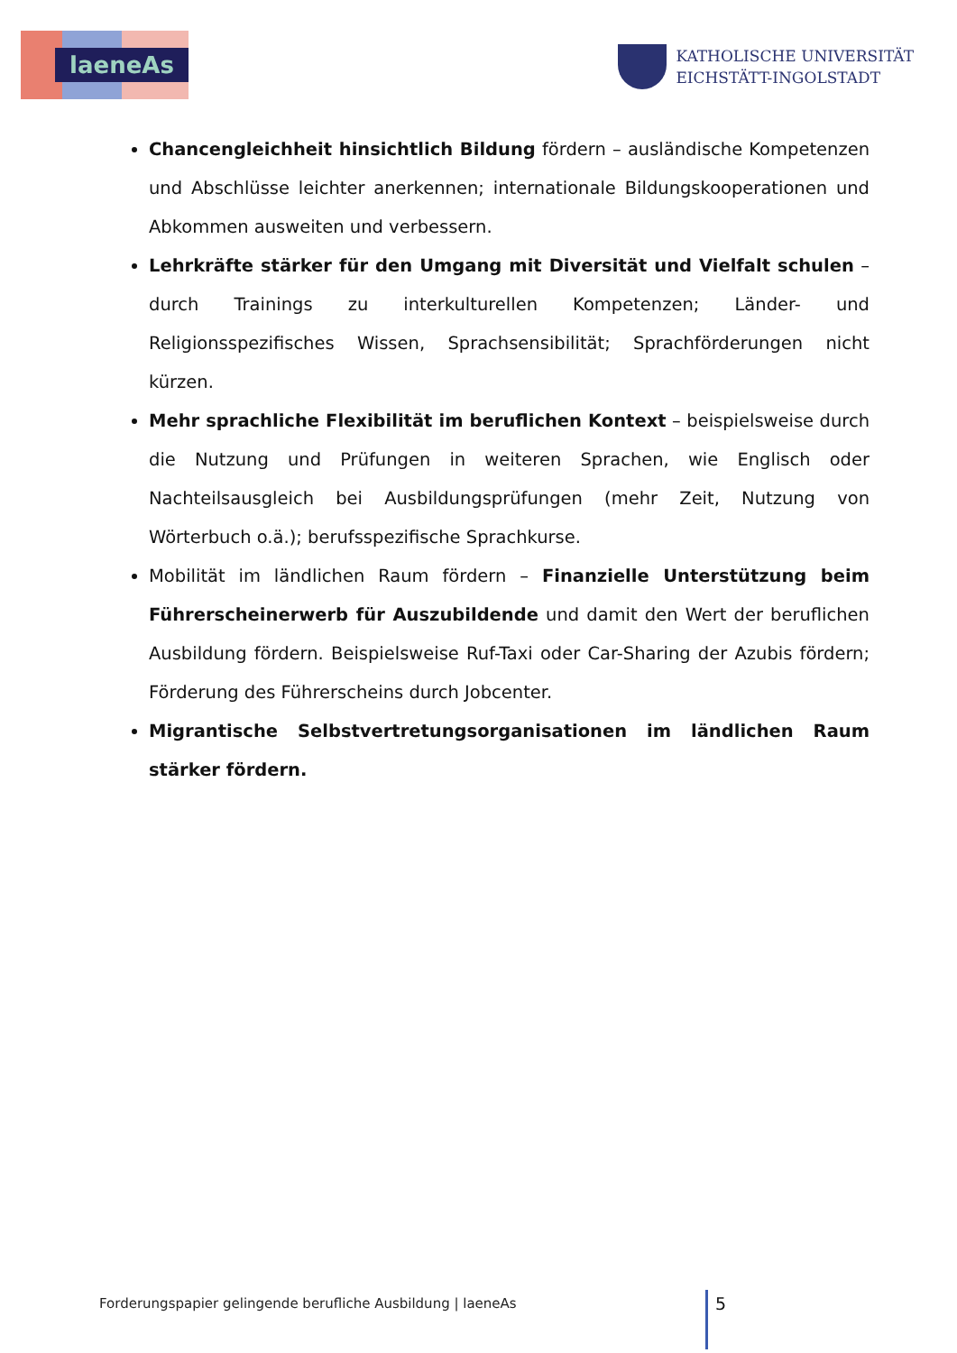laeneAs
KATHOLISCHE UNIVERSITÄT
EICHSTÄTT-INGOLSTADT
Chancengleichheit hinsichtlich Bildung fördern – ausländische Kompetenzen und Abschlüsse leichter anerkennen; internationale Bildungskooperationen und Abkommen ausweiten und verbessern.
Lehrkräfte stärker für den Umgang mit Diversität und Vielfalt schulen – durch Trainings zu interkulturellen Kompetenzen; Länder- und Religionsspezifisches Wissen, Sprachsensibilität; Sprachförderungen nicht kürzen.
Mehr sprachliche Flexibilität im beruflichen Kontext – beispielsweise durch die Nutzung und Prüfungen in weiteren Sprachen, wie Englisch oder Nachteilsausgleich bei Ausbildungsprüfungen (mehr Zeit, Nutzung von Wörterbuch o.ä.); berufsspezifische Sprachkurse.
Mobilität im ländlichen Raum fördern – Finanzielle Unterstützung beim Führerscheinerwerb für Auszubildende und damit den Wert der beruflichen Ausbildung fördern. Beispielsweise Ruf-Taxi oder Car-Sharing der Azubis fördern; Förderung des Führerscheins durch Jobcenter.
Migrantische Selbstvertretungsorganisationen im ländlichen Raum stärker fördern.
Forderungspapier gelingende berufliche Ausbildung | laeneAs
5